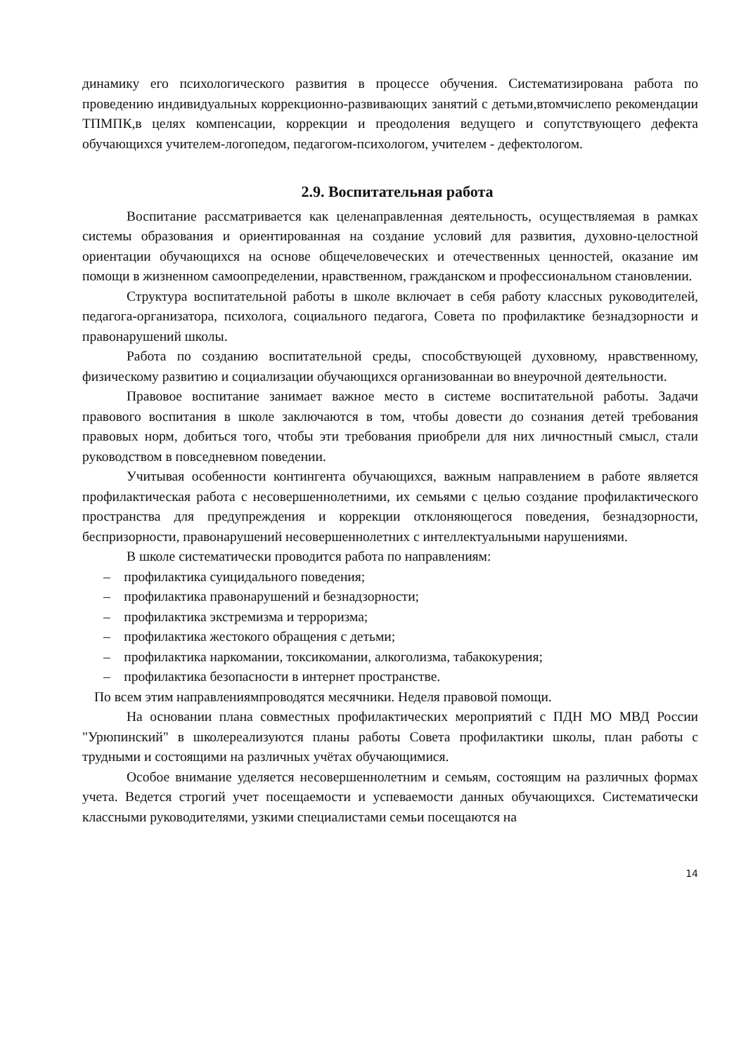динамику его психологического развития в процессе обучения. Систематизирована работа по проведению индивидуальных коррекционно-развивающих занятий с детьми,втомчислепо рекомендации ТПМПК,в целях компенсации, коррекции и преодоления ведущего и сопутствующего дефекта обучающихся учителем-логопедом, педагогом-психологом, учителем - дефектологом.
2.9. Воспитательная работа
Воспитание рассматривается как целенаправленная деятельность, осуществляемая в рамках системы образования и ориентированная на создание условий для развития, духовно-целостной ориентации обучающихся на основе общечеловеческих и отечественных ценностей, оказание им помощи в жизненном самоопределении, нравственном, гражданском и профессиональном становлении.
Структура воспитательной работы в школе включает в себя работу классных руководителей, педагога-организатора, психолога, социального педагога, Совета по профилактике безнадзорности и правонарушений школы.
Работа по созданию воспитательной среды, способствующей духовному, нравственному, физическому развитию и социализации обучающихся организованнаи во внеурочной деятельности.
Правовое воспитание занимает важное место в системе воспитательной работы. Задачи правового воспитания в школе заключаются в том, чтобы довести до сознания детей требования правовых норм, добиться того, чтобы эти требования приобрели для них личностный смысл, стали руководством в повседневном поведении.
Учитывая особенности контингента обучающихся, важным направлением в работе является профилактическая работа с несовершеннолетними, их семьями с целью создание профилактического пространства для предупреждения и коррекции отклоняющегося поведения, безнадзорности, беспризорности, правонарушений несовершеннолетних с интеллектуальными нарушениями.
В школе систематически проводится работа по направлениям:
– профилактика суицидального поведения;
– профилактика правонарушений и безнадзорности;
– профилактика экстремизма и терроризма;
– профилактика жестокого обращения с детьми;
– профилактика наркомании, токсикомании, алкоголизма, табакокурения;
– профилактика безопасности в интернет пространстве.
По всем этим направлениямпроводятся месячники. Неделя правовой помощи.
На основании плана совместных профилактических мероприятий с ПДН МО МВД России "Урюпинский" в школереализуются планы работы Совета профилактики школы, план работы с трудными и состоящими на различных учётах обучающимися.
Особое внимание уделяется несовершеннолетним и семьям, состоящим на различных формах учета. Ведется строгий учет посещаемости и успеваемости данных обучающихся. Систематически классными руководителями, узкими специалистами семьи посещаются на
14